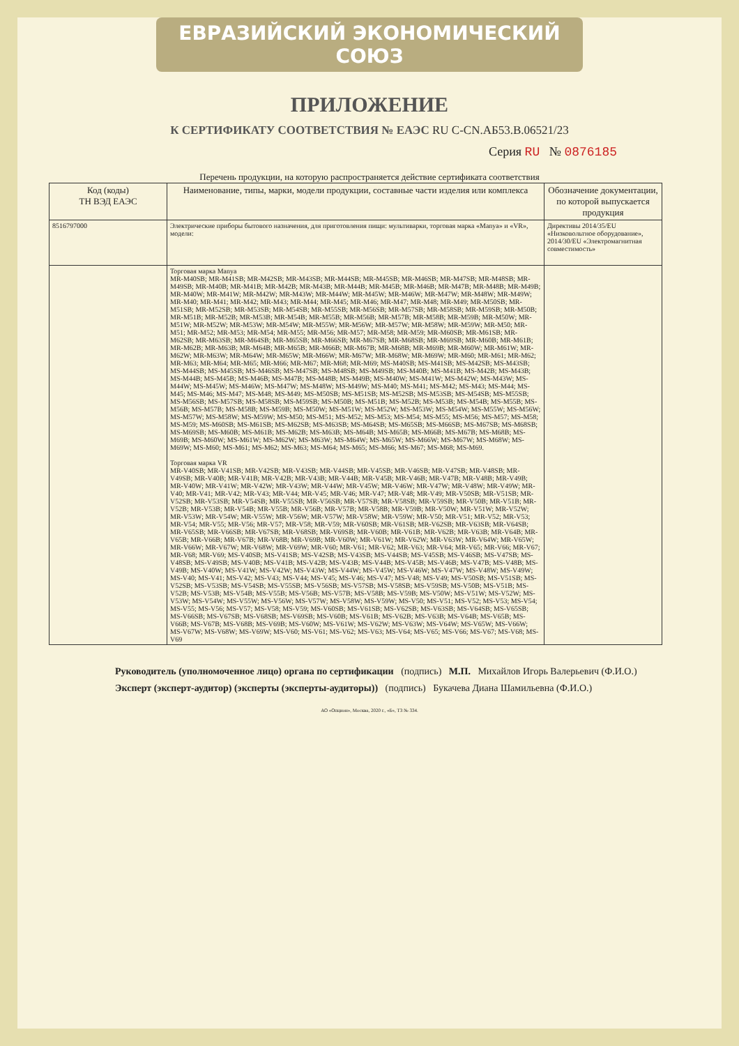ЕВРАЗИЙСКИЙ ЭКОНОМИЧЕСКИЙ СОЮЗ
ПРИЛОЖЕНИЕ
К СЕРТИФИКАТУ СООТВЕТСТВИЯ № ЕАЭС RU C-CN.АБ53.В.06521/23
Серия RU № 0876185
Перечень продукции, на которую распространяется действие сертификата соответствия
| Код (коды) ТН ВЭД ЕАЭС | Наименование, типы, марки, модели продукции, составные части изделия или комплекса | Обозначение документации, по которой выпускается продукция |
| --- | --- | --- |
| 8516797000 | Электрические приборы бытового назначения, для приготовления пищи: мультиварки, торговая марка «Manya» и «VR», модели: | Директивы 2014/35/EU «Низковольтное оборудование», 2014/30/EU «Электромагнитная совместимость» |
| | Торговая марка Manya MR-M40SB; MR-M41SB; MR-M42SB; MR-M43SB; MR-M44SB; MR-M45SB; MR-M46SB; MR-M47SB; MR-M48SB; MR-M49SB; MR-M40B; MR-M41B; MR-M42B; MR-M43B; MR-M44B; MR-M45B; MR-M46B; MR-M47B; MR-M48B; MR-M49B; MR-M40W; MR-M41W; MR-M42W; MR-M43W; MR-M44W; MR-M45W; MR-M46W; MR-M47W; MR-M48W; MR-M49W; MR-M40; MR-M41; MR-M42; MR-M43; MR-M44; MR-M45; MR-M46; MR-M47; MR-M48; MR-M49; MR-M50SB; MR-M51SB; MR-M52SB; MR-M53SB; MR-M54SB; MR-M55SB; MR-M56SB; MR-M57SB; MR-M58SB; MR-M59SB; MR-M50B; MR-M51B; MR-M52B; MR-M53B; MR-M54B; MR-M55B; MR-M56B; MR-M57B; MR-M58B; MR-M59B; MR-M50W; MR-M51W; MR-M52W; MR-M53W; MR-M54W; MR-M55W; MR-M56W; MR-M57W; MR-M58W; MR-M59W; MR-M50; MR-M51; MR-M52; MR-M53; MR-M54; MR-M55; MR-M56; MR-M57; MR-M58; MR-M59; MR-M60SB; MR-M61SB; MR-M62SB; MR-M63SB; MR-M64SB; MR-M65SB; MR-M66SB; MR-M67SB; MR-M68SB; MR-M69SB; MR-M60B; MR-M61B; MR-M62B; MR-M63B; MR-M64B; MR-M65B; MR-M66B; MR-M67B; MR-M68B; MR-M69B; MR-M60W; MR-M61W; MR-M62W; MR-M63W; MR-M64W; MR-M65W; MR-M66W; MR-M67W; MR-M68W; MR-M69W; MR-M60; MR-M61; MR-M62; MR-M63; MR-M64; MR-M65; MR-M66; MR-M67; MR-M68; MR-M69; MS-M40SB; MS-M41SB; MS-M42SB; MS-M43SB; MS-M44SB; MS-M45SB; MS-M46SB; MS-M47SB; MS-M48SB; MS-M49SB; MS-M40B; MS-M41B; MS-M42B; MS-M43B; MS-M44B; MS-M45B; MS-M46B; MS-M47B; MS-M48B; MS-M49B; MS-M40W; MS-M41W; MS-M42W; MS-M43W; MS-M44W; MS-M45W; MS-M46W; MS-M47W; MS-M48W; MS-M49W; MS-M40; MS-M41; MS-M42; MS-M43; MS-M44; MS-M45; MS-M46; MS-M47; MS-M48; MS-M49; MS-M50SB; MS-M51SB; MS-M52SB; MS-M53SB; MS-M54SB; MS-M55SB; MS-M56SB; MS-M57SB; MS-M58SB; MS-M59SB; MS-M50B; MS-M51B; MS-M52B; MS-M53B; MS-M54B; MS-M55B; MS-M56B; MS-M57B; MS-M58B; MS-M59B; MS-M50W; MS-M51W; MS-M52W; MS-M53W; MS-M54W; MS-M55W; MS-M56W; MS-M57W; MS-M58W; MS-M59W; MS-M50; MS-M51; MS-M52; MS-M53; MS-M54; MS-M55; MS-M56; MS-M57; MS-M58; MS-M59; MS-M60SB; MS-M61SB; MS-M62SB; MS-M63SB; MS-M64SB; MS-M65SB; MS-M66SB; MS-M67SB; MS-M68SB; MS-M69SB; MS-M60B; MS-M61B; MS-M62B; MS-M63B; MS-M64B; MS-M65B; MS-M66B; MS-M67B; MS-M68B; MS-M69B; MS-M60W; MS-M61W; MS-M62W; MS-M63W; MS-M64W; MS-M65W; MS-M66W; MS-M67W; MS-M68W; MS-M69W; MS-M60; MS-M61; MS-M62; MS-M63; MS-M64; MS-M65; MS-M66; MS-M67; MS-M68; MS-M69. Торговая марка VR MR-V40SB; MR-V41SB; MR-V42SB; MR-V43SB; MR-V44SB; MR-V45SB; MR-V46SB; MR-V47SB; MR-V48SB; MR-V49SB; MR-V40B; MR-V41B; MR-V42B; MR-V43B; MR-V44B; MR-V45B; MR-V46B; MR-V47B; MR-V48B; MR-V49B; MR-V40W; MR-V41W; MR-V42W; MR-V43W; MR-V44W; MR-V45W; MR-V46W; MR-V47W; MR-V48W; MR-V49W; MR-V40; MR-V41; MR-V42; MR-V43; MR-V44; MR-V45; MR-V46; MR-V47; MR-V48; MR-V49; MR-V50SB; MR-V51SB; MR-V52SB; MR-V53SB; MR-V54SB; MR-V55SB; MR-V56SB; MR-V57SB; MR-V58SB; MR-V59SB; MR-V50B; MR-V51B; MR-V52B; MR-V53B; MR-V54B; MR-V55B; MR-V56B; MR-V57B; MR-V58B; MR-V59B; MR-V50W; MR-V51W; MR-V52W; MR-V53W; MR-V54W; MR-V55W; MR-V56W; MR-V57W; MR-V58W; MR-V59W; MR-V50; MR-V51; MR-V52; MR-V53; MR-V54; MR-V55; MR-V56; MR-V57; MR-V58; MR-V59; MR-V60SB; MR-V61SB; MR-V62SB; MR-V63SB; MR-V64SB; MR-V65SB; MR-V66SB; MR-V67SB; MR-V68SB; MR-V69SB; MR-V60B; MR-V61B; MR-V62B; MR-V63B; MR-V64B; MR-V65B; MR-V66B; MR-V67B; MR-V68B; MR-V69B; MR-V60W; MR-V61W; MR-V62W; MR-V63W; MR-V64W; MR-V65W; MR-V66W; MR-V67W; MR-V68W; MR-V69W; MR-V60; MR-V61; MR-V62; MR-V63; MR-V64; MR-V65; MR-V66; MR-V67; MR-V68; MR-V69; MS-V40SB; MS-V41SB; MS-V42SB; MS-V43SB; MS-V44SB; MS-V45SB; MS-V46SB; MS-V47SB; MS-V48SB; MS-V49SB; MS-V40B; MS-V41B; MS-V42B; MS-V43B; MS-V44B; MS-V45B; MS-V46B; MS-V47B; MS-V48B; MS-V49B; MS-V40W; MS-V41W; MS-V42W; MS-V43W; MS-V44W; MS-V45W; MS-V46W; MS-V47W; MS-V48W; MS-V49W; MS-V40; MS-V41; MS-V42; MS-V43; MS-V44; MS-V45; MS-V46; MS-V47; MS-V48; MS-V49; MS-V50SB; MS-V51SB; MS-V52SB; MS-V53SB; MS-V54SB; MS-V55SB; MS-V56SB; MS-V57SB; MS-V58SB; MS-V59SB; MS-V50B; MS-V51B; MS-V52B; MS-V53B; MS-V54B; MS-V55B; MS-V56B; MS-V57B; MS-V58B; MS-V59B; MS-V50W; MS-V51W; MS-V52W; MS-V53W; MS-V54W; MS-V55W; MS-V56W; MS-V57W; MS-V58W; MS-V59W; MS-V50; MS-V51; MS-V52; MS-V53; MS-V54; MS-V55; MS-V56; MS-V57; MS-V58; MS-V59; MS-V60SB; MS-V61SB; MS-V62SB; MS-V63SB; MS-V64SB; MS-V65SB; MS-V66SB; MS-V67SB; MS-V68SB; MS-V69SB; MS-V60B; MS-V61B; MS-V62B; MS-V63B; MS-V64B; MS-V65B; MS-V66B; MS-V67B; MS-V68B; MS-V69B; MS-V60W; MS-V61W; MS-V62W; MS-V63W; MS-V64W; MS-V65W; MS-V66W; MS-V67W; MS-V68W; MS-V69W; MS-V60; MS-V61; MS-V62; MS-V63; MS-V64; MS-V65; MS-V66; MS-V67; MS-V68; MS-V69 | |
Руководитель (уполномоченное лицо) органа по сертификации (подпись) М.П. Михайлов Игорь Валерьевич (Ф.И.О.)
Эксперт (эксперт-аудитор) (эксперты (эксперты-аудиторы)) (подпись) Букачева Диана Шамильевна (Ф.И.О.)
АО «Опцион», Москва, 2020 г., «Б», ТЗ № 334.